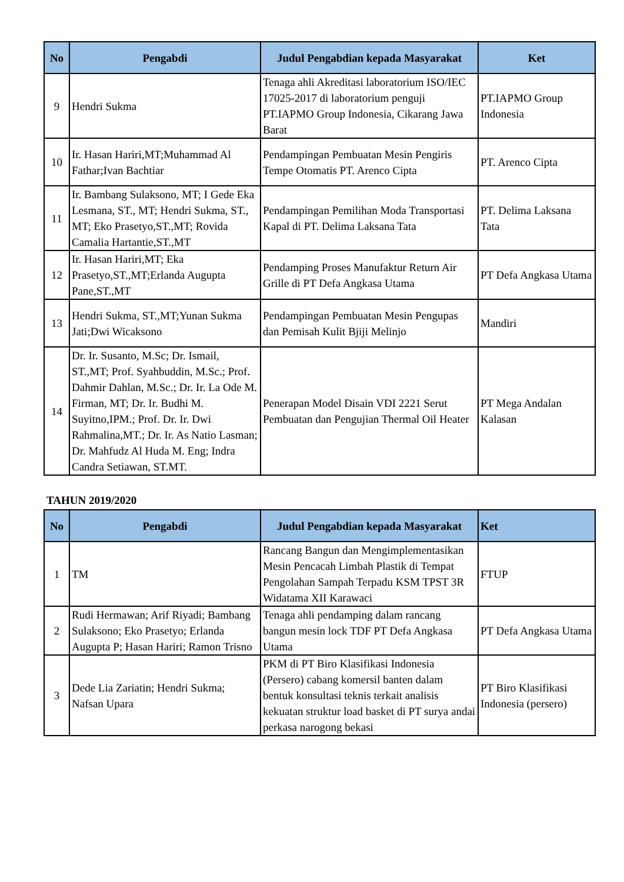| No | Pengabdi | Judul Pengabdian kepada Masyarakat | Ket |
| --- | --- | --- | --- |
| 9 | Hendri Sukma | Tenaga ahli Akreditasi laboratorium ISO/IEC 17025-2017 di laboratorium penguji PT.IAPMO Group Indonesia, Cikarang Jawa Barat | PT.IAPMO Group Indonesia |
| 10 | Ir. Hasan Hariri,MT;Muhammad Al Fathar;Ivan Bachtiar | Pendampingan Pembuatan Mesin Pengiris Tempe Otomatis PT. Arenco Cipta | PT. Arenco Cipta |
| 11 | Ir. Bambang Sulaksono, MT; I Gede Eka Lesmana, ST., MT; Hendri Sukma, ST., MT; Eko Prasetyo,ST.,MT; Rovida Camalia Hartantie,ST.,MT | Pendampingan Pemilihan Moda Transportasi Kapal di PT. Delima Laksana Tata | PT. Delima Laksana Tata |
| 12 | Ir. Hasan Hariri,MT; Eka Prasetyo,ST.,MT;Erlanda Augupta Pane,ST.,MT | Pendamping Proses Manufaktur Return Air Grille di PT Defa Angkasa Utama | PT Defa Angkasa Utama |
| 13 | Hendri Sukma, ST.,MT;Yunan Sukma Jati;Dwi Wicaksono | Pendampingan Pembuatan Mesin Pengupas dan Pemisah Kulit Bjiji Melinjo | Mandiri |
| 14 | Dr. Ir. Susanto, M.Sc; Dr. Ismail, ST.,MT; Prof. Syahbuddin, M.Sc.; Prof. Dahmir Dahlan, M.Sc.; Dr. Ir. La Ode M. Firman, MT; Dr. Ir. Budhi M. Suyitno,IPM.; Prof. Dr. Ir. Dwi Rahmalina,MT.; Dr. Ir. As Natio Lasman; Dr. Mahfudz Al Huda M. Eng; Indra Candra Setiawan, ST.MT. | Penerapan Model Disain VDI 2221 Serut Pembuatan dan Pengujian Thermal Oil Heater | PT Mega Andalan Kalasan |
TAHUN 2019/2020
| No | Pengabdi | Judul Pengabdian kepada Masyarakat | Ket |
| --- | --- | --- | --- |
| 1 | TM | Rancang Bangun dan Mengimplementasikan Mesin Pencacah Limbah Plastik di Tempat Pengolahan Sampah Terpadu KSM TPST 3R Widatama XII Karawaci | FTUP |
| 2 | Rudi Hermawan; Arif Riyadi; Bambang Sulaksono; Eko Prasetyo; Erlanda Augupta P; Hasan Hariri; Ramon Trisno | Tenaga ahli pendamping dalam rancang bangun mesin lock TDF PT Defa Angkasa Utama | PT Defa Angkasa Utama |
| 3 | Dede Lia Zariatin; Hendri Sukma; Nafsan Upara | PKM di PT Biro Klasifikasi Indonesia (Persero) cabang komersil banten dalam bentuk konsultasi teknis terkait analisis kekuatan struktur load basket di PT surya andai perkasa narogong bekasi | PT Biro Klasifikasi Indonesia (persero) |